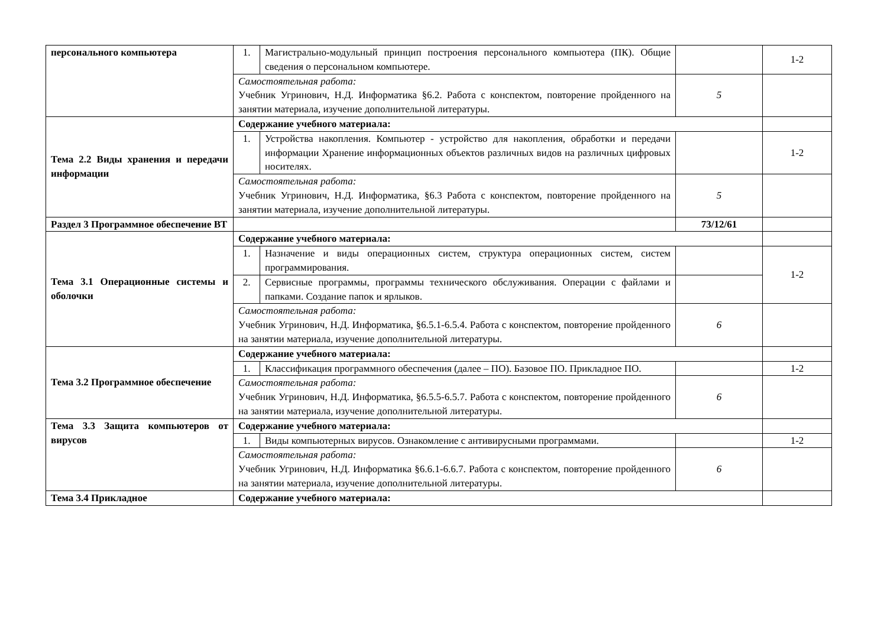| персонального компьютера | 1. | Магистрально-модульный принцип построения персонального компьютера (ПК). Общие сведения о персональном компьютере. | | 1-2 |
| | Самостоятельная работа: Учебник Угринович, Н.Д. Информатика §6.2. Работа с конспектом, повторение пройденного на занятии материала, изучение дополнительной литературы. | | 5 | |
| Тема 2.2 Виды хранения и передачи информации | Содержание учебного материала: | | | |
| | 1. | Устройства накопления. Компьютер - устройство для накопления, обработки и передачи информации Хранение информационных объектов различных видов на различных цифровых носителях. | | 1-2 |
| | Самостоятельная работа: Учебник Угринович, Н.Д. Информатика, §6.3 Работа с конспектом, повторение пройденного на занятии материала, изучение дополнительной литературы. | | 5 | |
| Раздел 3 Программное обеспечение ВТ | | | 73/12/61 | |
| Тема 3.1 Операционные системы и оболочки | Содержание учебного материала: | | | |
| | 1. | Назначение и виды операционных систем, структура операционных систем, систем программирования. | | 1-2 |
| | 2. | Сервисные программы, программы технического обслуживания. Операции с файлами и папками. Создание папок и ярлыков. | | |
| | Самостоятельная работа: Учебник Угринович, Н.Д. Информатика, §6.5.1-6.5.4. Работа с конспектом, повторение пройденного на занятии материала, изучение дополнительной литературы. | | 6 | |
| Тема 3.2 Программное обеспечение | Содержание учебного материала: | | | |
| | 1. | Классификация программного обеспечения (далее – ПО). Базовое ПО. Прикладное ПО. | | 1-2 |
| | Самостоятельная работа: Учебник Угринович, Н.Д. Информатика, §6.5.5-6.5.7. Работа с конспектом, повторение пройденного на занятии материала, изучение дополнительной литературы. | | 6 | |
| Тема 3.3 Защита компьютеров от вирусов | Содержание учебного материала: | | | |
| | 1. | Виды компьютерных вирусов. Ознакомление с антивирусными программами. | | 1-2 |
| | Самостоятельная работа: Учебник Угринович, Н.Д. Информатика §6.6.1-6.6.7. Работа с конспектом, повторение пройденного на занятии материала, изучение дополнительной литературы. | | 6 | |
| Тема 3.4 Прикладное | Содержание учебного материала: | | | |